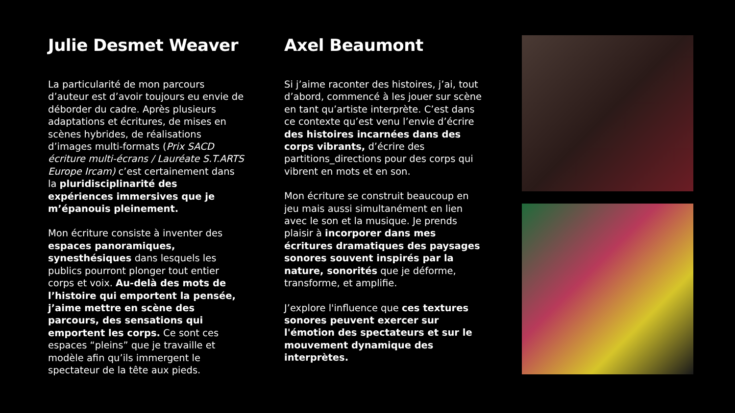Julie Desmet Weaver
La particularité de mon parcours d’auteur est d’avoir toujours eu envie de déborder du cadre. Après plusieurs adaptations et écritures, de mises en scènes hybrides, de réalisations d’images multi-formats (Prix SACD écriture multi-écrans / Lauréate S.T.ARTS Europe Ircam) c’est certainement dans la pluridisciplinarité des expériences immersives que je m’épanouis pleinement.
Mon écriture consiste à inventer des espaces panoramiques, synesthésiques dans lesquels les publics pourront plonger tout entier corps et voix. Au-delà des mots de l’histoire qui emportent la pensée, j’aime mettre en scène des parcours, des sensations qui emportent les corps. Ce sont ces espaces “pleins” que je travaille et modèle afin qu’ils immergent le spectateur de la tête aux pieds.
Axel Beaumont
Si j’aime raconter des histoires, j’ai, tout d’abord, commencé à les jouer sur scène en tant qu’artiste interprète. C’est dans ce contexte qu’est venu l’envie d’écrire des histoires incarnées dans des corps vibrants, d’écrire des partitions_directions pour des corps qui vibrent en mots et en son.
Mon écriture se construit beaucoup en jeu mais aussi simultanément en lien avec le son et la musique. Je prends plaisir à incorporer dans mes écritures dramatiques des paysages sonores souvent inspirés par la nature, sonorités que je déforme, transforme, et amplifie.
J’explore l'influence que ces textures sonores peuvent exercer sur l'émotion des spectateurs et sur le mouvement dynamique des interprètes.